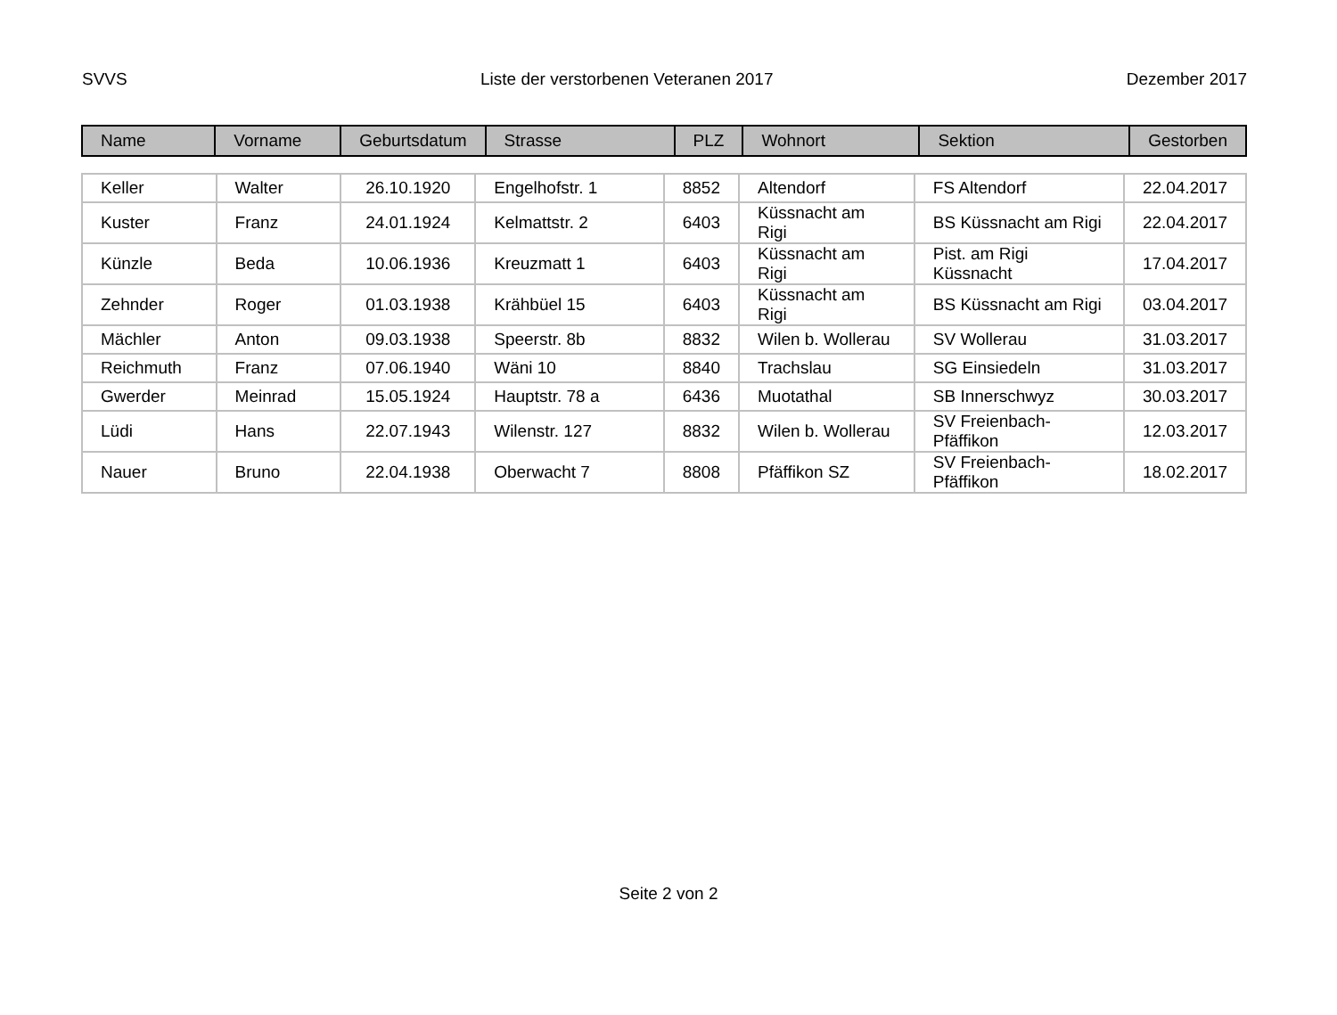SVVS Liste der verstorbenen Veteranen 2017 Dezember 2017
| Name | Vorname | Geburtsdatum | Strasse | PLZ | Wohnort | Sektion | Gestorben |
| Keller | Walter | 26.10.1920 | Engelhofstr. 1 | 8852 | Altendorf | FS Altendorf | 22.04.2017 |
| Kuster | Franz | 24.01.1924 | Kelmattstr. 2 | 6403 | Küssnacht am Rigi | BS Küssnacht am Rigi | 22.04.2017 |
| Künzle | Beda | 10.06.1936 | Kreuzmatt 1 | 6403 | Küssnacht am Rigi | Pist. am Rigi Küssnacht | 17.04.2017 |
| Zehnder | Roger | 01.03.1938 | Krähbüel 15 | 6403 | Küssnacht am Rigi | BS Küssnacht am Rigi | 03.04.2017 |
| Mächler | Anton | 09.03.1938 | Speerstr. 8b | 8832 | Wilen b. Wollerau | SV Wollerau | 31.03.2017 |
| Reichmuth | Franz | 07.06.1940 | Wäni 10 | 8840 | Trachslau | SG Einsiedeln | 31.03.2017 |
| Gwerder | Meinrad | 15.05.1924 | Hauptstr. 78 a | 6436 | Muotathal | SB Innerschwyz | 30.03.2017 |
| Lüdi | Hans | 22.07.1943 | Wilenstr. 127 | 8832 | Wilen b. Wollerau | SV Freienbach-Pfäffikon | 12.03.2017 |
| Nauer | Bruno | 22.04.1938 | Oberwacht 7 | 8808 | Pfäffikon SZ | SV Freienbach-Pfäffikon | 18.02.2017 |
Seite 2 von 2